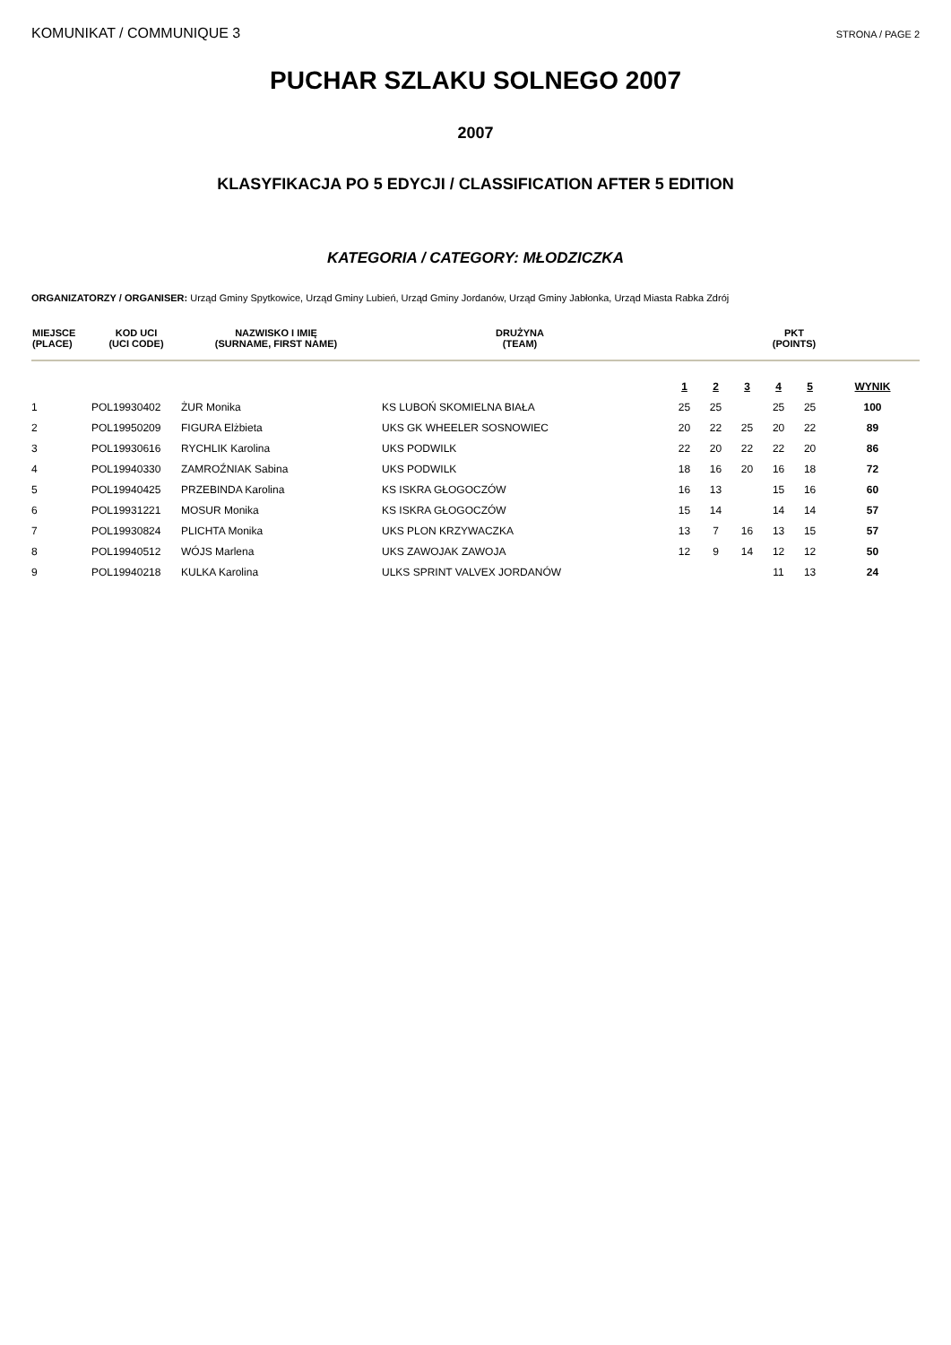KOMUNIKAT / COMMUNIQUE 3 STRONA / PAGE 2
PUCHAR SZLAKU SOLNEGO 2007
2007
KLASYFIKACJA PO 5 EDYCJI / CLASSIFICATION AFTER 5 EDITION
KATEGORIA / CATEGORY: MŁODZICZKA
ORGANIZATORZY / ORGANISER: Urząd Gminy Spytkowice, Urząd Gminy Lubień, Urząd Gminy Jordanów, Urząd Gminy Jabłonka, Urząd Miasta Rabka Zdrój
| MIEJSCE (PLACE) | KOD UCI (UCI CODE) | NAZWISKO I IMIĘ (SURNAME, FIRST NAME) | DRUŻYNA (TEAM) | PKT (POINTS) | | | | | |
| --- | --- | --- | --- | --- | --- | --- | --- | --- | --- |
| | | | | 1 | 2 | 3 | 4 | 5 | WYNIK |
| 1 | POL19930402 | ŻUR Monika | KS LUBOŃ SKOMIELNA BIAŁA | 25 | 25 | | 25 | 25 | 100 |
| 2 | POL19950209 | FIGURA Elżbieta | UKS GK WHEELER SOSNOWIEC | 20 | 22 | 25 | 20 | 22 | 89 |
| 3 | POL19930616 | RYCHLIK Karolina | UKS PODWILK | 22 | 20 | 22 | 22 | 20 | 86 |
| 4 | POL19940330 | ZAMROŹNIAK Sabina | UKS PODWILK | 18 | 16 | 20 | 16 | 18 | 72 |
| 5 | POL19940425 | PRZEBINDA Karolina | KS ISKRA GŁOGOCZÓW | 16 | 13 | | 15 | 16 | 60 |
| 6 | POL19931221 | MOSUR Monika | KS ISKRA GŁOGOCZÓW | 15 | 14 | | 14 | 14 | 57 |
| 7 | POL19930824 | PLICHTA Monika | UKS PLON KRZYWACZKA | 13 | 7 | 16 | 13 | 15 | 57 |
| 8 | POL19940512 | WÓJS Marlena | UKS ZAWOJAK ZAWOJA | 12 | 9 | 14 | 12 | 12 | 50 |
| 9 | POL19940218 | KULKA Karolina | ULKS SPRINT VALVEX JORDANÓW | | | | 11 | 13 | 24 |